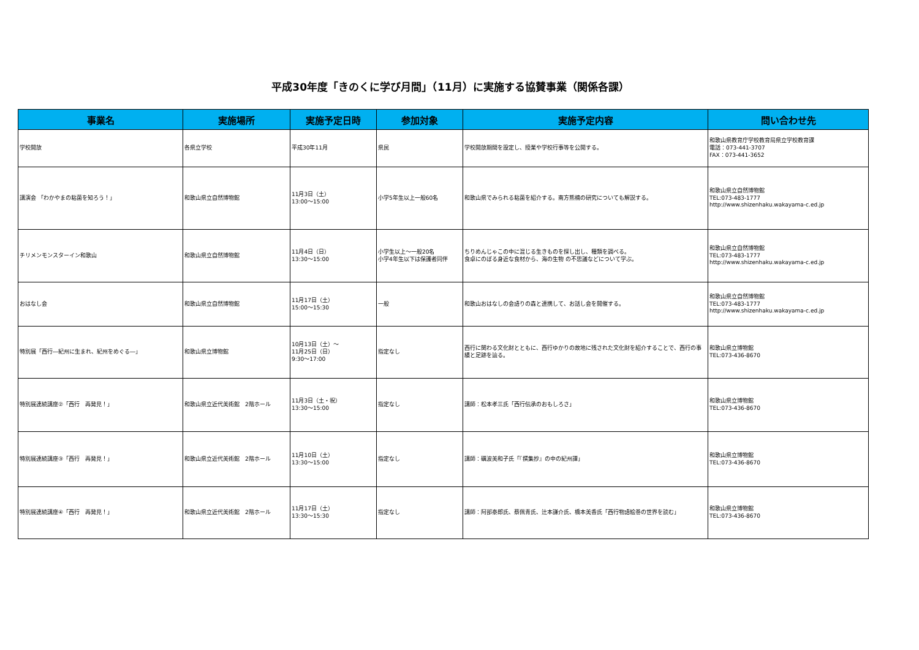平成30年度「きのくに学び月間」（11月）に実施する協賛事業（関係各課）
| 事業名 | 実施場所 | 実施予定日時 | 参加対象 | 実施予定内容 | 問い合わせ先 |
| --- | --- | --- | --- | --- | --- |
| 学校開放 | 各県立学校 | 平成30年11月 | 県民 | 学校開放期間を設定し、授業や学校行事等を公開する。 | 和歌山県教育庁学校教育局県立学校教育課 電話：073-441-3707 FAX：073-441-3652 |
| 講演会 「わかやまの粘菌を知ろう！」 | 和歌山県立自然博物館 | 11月3日（土） 13:00～15:00 | 小学5年生以上一般60名 | 和歌山県でみられる粘菌を紹介する。南方熊楠の研究についても解説する。 | 和歌山県立自然博物館 TEL:073-483-1777 http://www.shizenhaku.wakayama-c.ed.jp |
| チリメンモンスターイン和歌山 | 和歌山県立自然博物館 | 11月4日（日） 13:30～15:00 | 小学生以上～一般20名 小学4年生以下は保護者同伴 | ちりめんじゃこの中に混じる生きものを探し出し、種類を調べる。 食卓にのぼる身近な食材から、海の生物 の不思議などについて学ぶ。 | 和歌山県立自然博物館 TEL:073-483-1777 http://www.shizenhaku.wakayama-c.ed.jp |
| おはなし会 | 和歌山県立自然博物館 | 11月17日（土） 15:00～15:30 | 一般 | 和歌山おはなしの会語りの森と連携して、お話し会を開催する。 | 和歌山県立自然博物館 TEL:073-483-1777 http://www.shizenhaku.wakayama-c.ed.jp |
| 特別展「西行―紀州に生まれ、紀州をめぐる―」 | 和歌山県立博物館 | 10月13日（土）～ 11月25日（日） 9:30～17:00 | 指定なし | 西行に関わる文化財とともに、西行ゆかりの故地に残された文化財を紹介することで、西行の事績と足跡を辿る。 | 和歌山県立博物館 TEL:073-436-8670 |
| 特別展連続講座②「西行 再発見！」 | 和歌山県立近代美術館 2階ホール | 11月3日（土・祝） 13:30～15:00 | 指定なし | 講師：松本孝三氏「西行伝承のおもしろさ」 | 和歌山県立博物館 TEL:073-436-8670 |
| 特別展連続講座③「西行 再発見！」 | 和歌山県立近代美術館 2階ホール | 11月10日（土） 13:30～15:00 | 指定なし | 講師：礪波美和子氏「『撰集抄』の中の紀州譚」 | 和歌山県立博物館 TEL:073-436-8670 |
| 特別展連続講座④「西行 再発見！」 | 和歌山県立近代美術館 2階ホール | 11月17日（土） 13:30～15:30 | 指定なし | 講師：阿部泰郎氏、蔡佩青氏、辻本謙介氏、橋本美香氏「西行物語絵巻の世界を読む」 | 和歌山県立博物館 TEL:073-436-8670 |